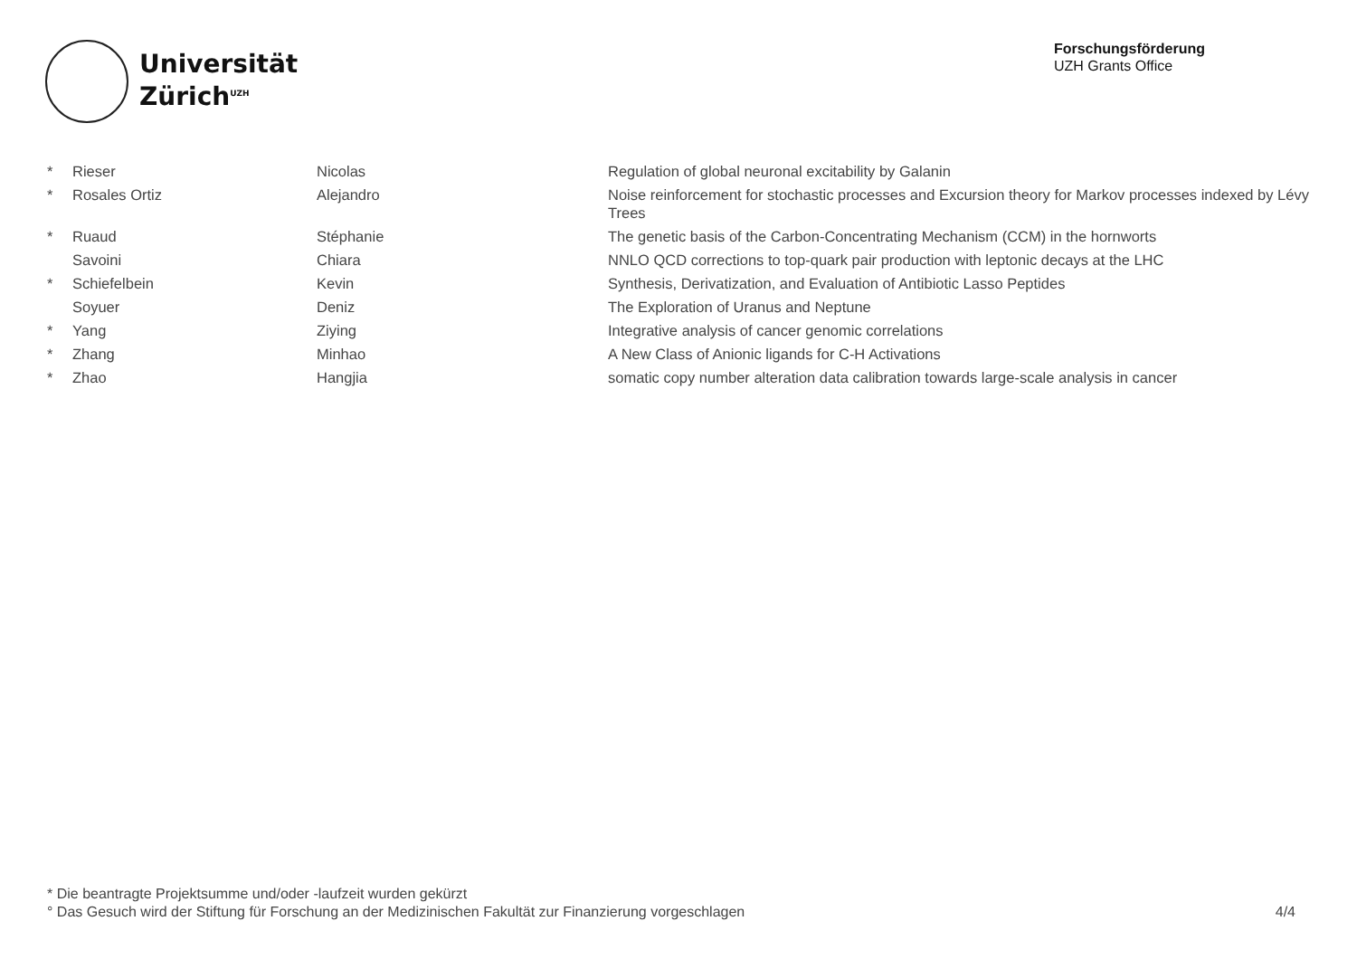Universität
Zürich<sup>UZH</sup>
Forschungsförderung
UZH Grants Office
| * | Rieser | Nicolas | Regulation of global neuronal excitability by Galanin |
| * | Rosales Ortiz | Alejandro | Noise reinforcement for stochastic processes and Excursion theory for Markov processes indexed by Lévy Trees |
| * | Ruaud | Stéphanie | The genetic basis of the Carbon-Concentrating Mechanism (CCM) in the hornworts |
| | Savoini | Chiara | NNLO QCD corrections to top-quark pair production with leptonic decays at the LHC |
| * | Schiefelbein | Kevin | Synthesis, Derivatization, and Evaluation of Antibiotic Lasso Peptides |
| | Soyuer | Deniz | The Exploration of Uranus and Neptune |
| * | Yang | Ziying | Integrative analysis of cancer genomic correlations |
| * | Zhang | Minhao | A New Class of Anionic ligands for C-H Activations |
| * | Zhao | Hangjia | somatic copy number alteration data calibration towards large-scale analysis in cancer |
* Die beantragte Projektsumme und/oder -laufzeit wurden gekürzt
° Das Gesuch wird der Stiftung für Forschung an der Medizinischen Fakultät zur Finanzierung vorgeschlagen
4/4